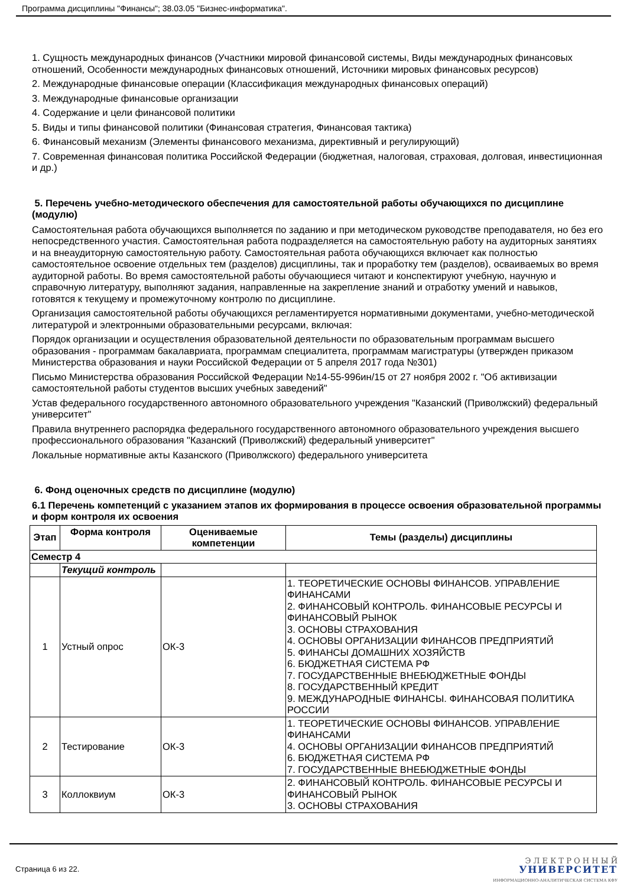Программа дисциплины "Финансы"; 38.03.05 "Бизнес-информатика".
1. Сущность международных финансов (Участники мировой финансовой системы, Виды международных финансовых отношений, Особенности международных финансовых отношений, Источники мировых финансовых ресурсов)
2. Международные финансовые операции (Классификация международных финансовых операций)
3. Международные финансовые организации
4. Содержание и цели финансовой политики
5. Виды и типы финансовой политики (Финансовая стратегия, Финансовая тактика)
6. Финансовый механизм (Элементы финансового механизма, директивный и регулирующий)
7. Современная финансовая политика Российской Федерации (бюджетная, налоговая, страховая, долговая, инвестиционная и др.)
5. Перечень учебно-методического обеспечения для самостоятельной работы обучающихся по дисциплине (модулю)
Самостоятельная работа обучающихся выполняется по заданию и при методическом руководстве преподавателя, но без его непосредственного участия. Самостоятельная работа подразделяется на самостоятельную работу на аудиторных занятиях и на внеаудиторную самостоятельную работу. Самостоятельная работа обучающихся включает как полностью самостоятельное освоение отдельных тем (разделов) дисциплины, так и проработку тем (разделов), осваиваемых во время аудиторной работы. Во время самостоятельной работы обучающиеся читают и конспектируют учебную, научную и справочную литературу, выполняют задания, направленные на закрепление знаний и отработку умений и навыков, готовятся к текущему и промежуточному контролю по дисциплине.
Организация самостоятельной работы обучающихся регламентируется нормативными документами, учебно-методической литературой и электронными образовательными ресурсами, включая:
Порядок организации и осуществления образовательной деятельности по образовательным программам высшего образования - программам бакалавриата, программам специалитета, программам магистратуры (утвержден приказом Министерства образования и науки Российской Федерации от 5 апреля 2017 года №301)
Письмо Министерства образования Российской Федерации №14-55-996ин/15 от 27 ноября 2002 г. "Об активизации самостоятельной работы студентов высших учебных заведений"
Устав федерального государственного автономного образовательного учреждения "Казанский (Приволжский) федеральный университет"
Правила внутреннего распорядка федерального государственного автономного образовательного учреждения высшего профессионального образования "Казанский (Приволжский) федеральный университет"
Локальные нормативные акты Казанского (Приволжского) федерального университета
6. Фонд оценочных средств по дисциплине (модулю)
6.1 Перечень компетенций с указанием этапов их формирования в процессе освоения образовательной программы и форм контроля их освоения
| Этап | Форма контроля | Оцениваемые компетенции | Темы (разделы) дисциплины |
| --- | --- | --- | --- |
| Семестр 4 | | | |
| | Текущий контроль | | |
| 1 | Устный опрос | ОК-3 | 1. ТЕОРЕТИЧЕСКИЕ ОСНОВЫ ФИНАНСОВ. УПРАВЛЕНИЕ ФИНАНСАМИ 2. ФИНАНСОВЫЙ КОНТРОЛЬ. ФИНАНСОВЫЕ РЕСУРСЫ И ФИНАНСОВЫЙ РЫНОК 3. ОСНОВЫ СТРАХОВАНИЯ 4. ОСНОВЫ ОРГАНИЗАЦИИ ФИНАНСОВ ПРЕДПРИЯТИЙ 5. ФИНАНСЫ ДОМАШНИХ ХОЗЯЙСТВ 6. БЮДЖЕТНАЯ СИСТЕМА РФ 7. ГОСУДАРСТВЕННЫЕ ВНЕБЮДЖЕТНЫЕ ФОНДЫ 8. ГОСУДАРСТВЕННЫЙ КРЕДИТ 9. МЕЖДУНАРОДНЫЕ ФИНАНСЫ. ФИНАНСОВАЯ ПОЛИТИКА РОССИИ |
| 2 | Тестирование | ОК-3 | 1. ТЕОРЕТИЧЕСКИЕ ОСНОВЫ ФИНАНСОВ. УПРАВЛЕНИЕ ФИНАНСАМИ 4. ОСНОВЫ ОРГАНИЗАЦИИ ФИНАНСОВ ПРЕДПРИЯТИЙ 6. БЮДЖЕТНАЯ СИСТЕМА РФ 7. ГОСУДАРСТВЕННЫЕ ВНЕБЮДЖЕТНЫЕ ФОНДЫ |
| 3 | Коллоквиум | ОК-3 | 2. ФИНАНСОВЫЙ КОНТРОЛЬ. ФИНАНСОВЫЕ РЕСУРСЫ И ФИНАНСОВЫЙ РЫНОК 3. ОСНОВЫ СТРАХОВАНИЯ |
Страница 6 из 22.
Э Л Е К Т Р О Н Н Ы Й
УНИВЕРСИТЕТ
ИНФОРМАЦИОННО-АНАЛИТИЧЕСКАЯ СИСТЕМА КФУ